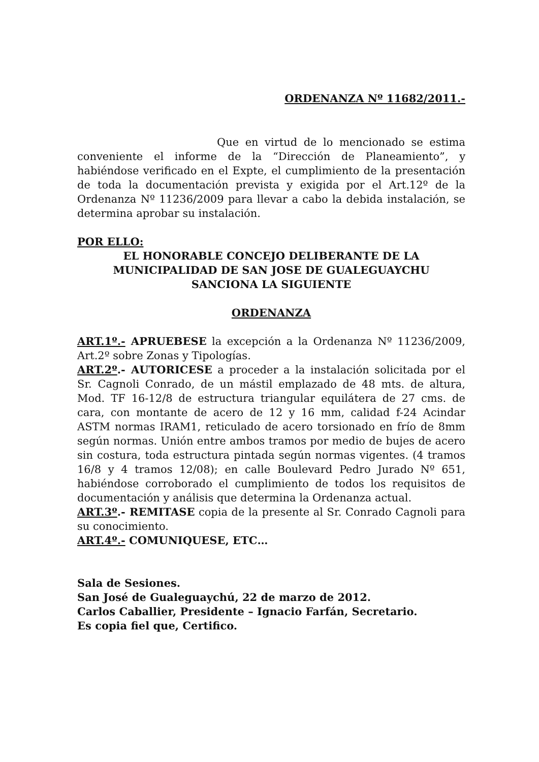ORDENANZA Nº 11682/2011.-
Que en virtud de lo mencionado se estima conveniente el informe de la “Dirección de Planeamiento”, y habiéndose verificado en el Expte, el cumplimiento de la presentación de toda la documentación prevista y exigida por el Art.12º de la Ordenanza Nº 11236/2009 para llevar a cabo la debida instalación, se determina aprobar su instalación.
POR ELLO:
EL HONORABLE CONCEJO DELIBERANTE DE LA
MUNICIPALIDAD DE SAN JOSE DE GUALEGUAYCHU
SANCIONA LA SIGUIENTE
ORDENANZA
ART.1º.- APRUEBESE la excepción a la Ordenanza Nº 11236/2009, Art.2º sobre Zonas y Tipologías.
ART.2º.- AUTORICESE a proceder a la instalación solicitada por el Sr. Cagnoli Conrado, de un mástil emplazado de 48 mts. de altura, Mod. TF 16-12/8 de estructura triangular equilátera de 27 cms. de cara, con montante de acero de 12 y 16 mm, calidad f-24 Acindar ASTM normas IRAM1, reticulado de acero torsionado en frío de 8mm según normas. Unión entre ambos tramos por medio de bujes de acero sin costura, toda estructura pintada según normas vigentes. (4 tramos 16/8 y 4 tramos 12/08); en calle Boulevard Pedro Jurado Nº 651, habiéndose corroborado el cumplimiento de todos los requisitos de documentación y análisis que determina la Ordenanza actual.
ART.3º.- REMITASE copia de la presente al Sr. Conrado Cagnoli para su conocimiento.
ART.4º.- COMUNIQUESE, ETC…
Sala de Sesiones.
San José de Gualeguaychú, 22 de marzo de 2012.
Carlos Caballier, Presidente – Ignacio Farfán, Secretario.
Es copia fiel que, Certifico.